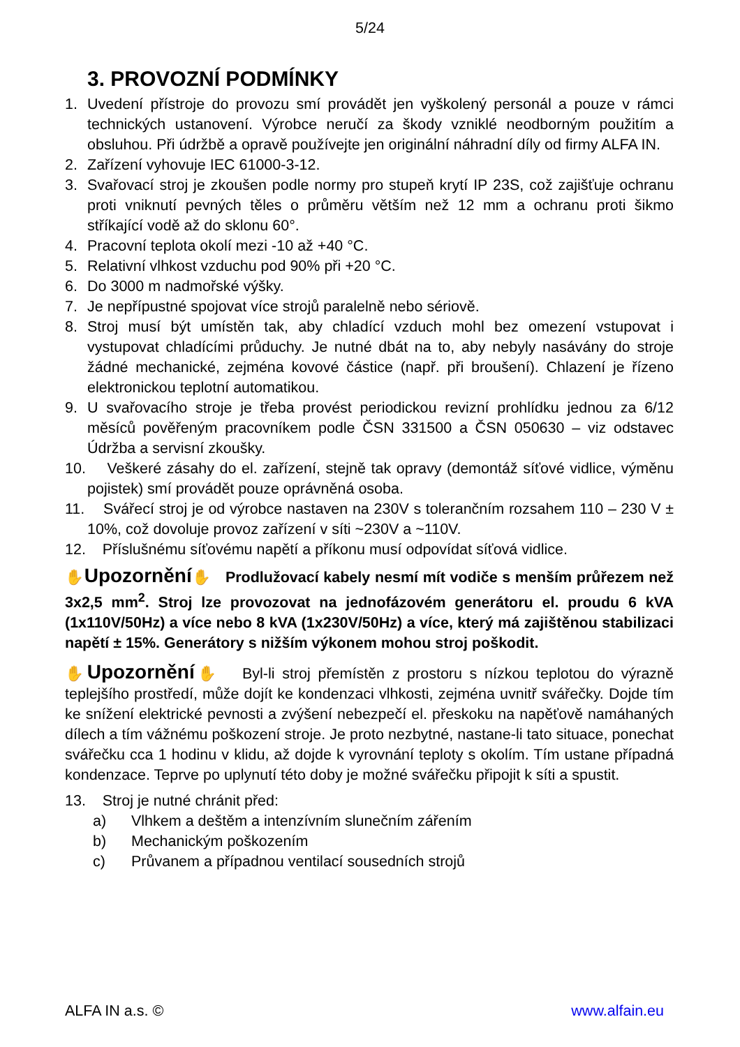5/24
3. PROVOZNÍ PODMÍNKY
1. Uvedení přístroje do provozu smí provádět jen vyškolený personál a pouze v rámci technických ustanovení. Výrobce neručí za škody vzniklé neodborným použitím a obsluhou. Při údržbě a opravě používejte jen originální náhradní díly od firmy ALFA IN.
2. Zařízení vyhovuje IEC 61000-3-12.
3. Svařovací stroj je zkoušen podle normy pro stupeň krytí IP 23S, což zajišťuje ochranu proti vniknutí pevných těles o průměru větším než 12 mm a ochranu proti šikmo stříkající vodě až do sklonu 60°.
4. Pracovní teplota okolí mezi -10 až +40 °C.
5. Relativní vlhkost vzduchu pod 90% při +20 °C.
6. Do 3000 m nadmořské výšky.
7. Je nepřípustné spojovat více strojů paralelně nebo sériově.
8. Stroj musí být umístěn tak, aby chladící vzduch mohl bez omezení vstupovat i vystupovat chladícími průduchy. Je nutné dbát na to, aby nebyly nasávány do stroje žádné mechanické, zejména kovové částice (např. při broušení). Chlazení je řízeno elektronickou teplotní automatikou.
9. U svařovacího stroje je třeba provést periodickou revizní prohlídku jednou za 6/12 měsíců pověřeným pracovníkem podle ČSN 331500 a ČSN 050630 – viz odstavec Údržba a servisní zkoušky.
10. Veškeré zásahy do el. zařízení, stejně tak opravy (demontáž síťové vidlice, výměnu pojistek) smí provádět pouze oprávněná osoba.
11. Svářecí stroj je od výrobce nastaven na 230V s tolerančním rozsahem 110 – 230 V ± 10%, což dovoluje provoz zařízení v síti ~230V a ~110V.
12. Příslušnému síťovému napětí a příkonu musí odpovídat síťová vidlice.
✋Upozornění✋ Prodlužovací kabely nesmí mít vodiče s menším průřezem než 3x2,5 mm<sup>2</sup>. Stroj lze provozovat na jednofázovém generátoru el. proudu 6 kVA (1x110V/50Hz) a více nebo 8 kVA (1x230V/50Hz) a více, který má zajištěnou stabilizaci napětí ± 15%. Generátory s nižším výkonem mohou stroj poškodit.
✋Upozornění✋ Byl-li stroj přemístěn z prostoru s nízkou teplotou do výrazně teplejšího prostředí, může dojít ke kondenzaci vlhkosti, zejména uvnitř svářečky. Dojde tím ke snížení elektrické pevnosti a zvýšení nebezpečí el. přeskoku na napěťově namáhaných dílech a tím vážnému poškození stroje. Je proto nezbytné, nastane-li tato situace, ponechat svářečku cca 1 hodinu v klidu, až dojde k vyrovnání teploty s okolím. Tím ustane případná kondenzace. Teprve po uplynutí této doby je možné svářečku připojit k síti a spustit.
13. Stroj je nutné chránit před:
a) Vlhkem a deštěm a intenzívním slunečním zářením
b) Mechanickým poškozením
c) Průvanem a případnou ventilací sousedních strojů
ALFA IN a.s. © www.alfain.eu